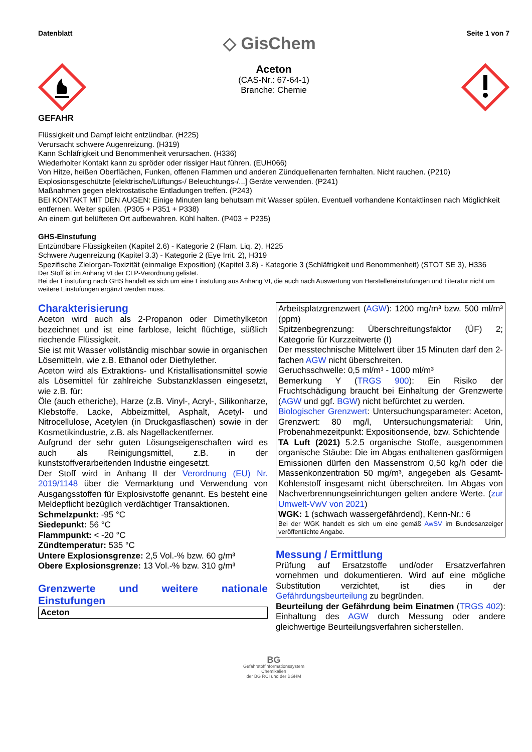Datenblatt ◇ GisChem Seite 1 von 7
GEFAHR
Aceton
(CAS-Nr.: 67-64-1)
Branche: Chemie
Flüssigkeit und Dampf leicht entzündbar. (H225)
Verursacht schwere Augenreizung. (H319)
Kann Schläfrigkeit und Benommenheit verursachen. (H336)
Wiederholter Kontakt kann zu spröder oder rissiger Haut führen. (EUH066)
Von Hitze, heißen Oberflächen, Funken, offenen Flammen und anderen Zündquellenarten fernhalten. Nicht rauchen. (P210)
Explosionsgeschützte [elektrische/Lüftungs-/ Beleuchtungs-/...] Geräte verwenden. (P241)
Maßnahmen gegen elektrostatische Entladungen treffen. (P243)
BEI KONTAKT MIT DEN AUGEN: Einige Minuten lang behutsam mit Wasser spülen. Eventuell vorhandene Kontaktlinsen nach Möglichkeit entfernen. Weiter spülen. (P305 + P351 + P338)
An einem gut belüfteten Ort aufbewahren. Kühl halten. (P403 + P235)
GHS-Einstufung
Entzündbare Flüssigkeiten (Kapitel 2.6) - Kategorie 2 (Flam. Liq. 2), H225
Schwere Augenreizung (Kapitel 3.3) - Kategorie 2 (Eye Irrit. 2), H319
Spezifische Zielorgan-Toxizität (einmalige Exposition) (Kapitel 3.8) - Kategorie 3 (Schläfrigkeit und Benommenheit) (STOT SE 3), H336
Der Stoff ist im Anhang VI der CLP-Verordnung gelistet.
Bei der Einstufung nach GHS handelt es sich um eine Einstufung aus Anhang VI, die auch nach Auswertung von Herstellereinstufungen und Literatur nicht um weitere Einstufungen ergänzt werden muss.
Charakterisierung
Aceton wird auch als 2-Propanon oder Dimethylketon bezeichnet und ist eine farblose, leicht flüchtige, süßlich riechende Flüssigkeit.
Sie ist mit Wasser vollständig mischbar sowie in organischen Lösemitteln, wie z.B. Ethanol oder Diethylether.
Aceton wird als Extraktions- und Kristallisationsmittel sowie als Lösemittel für zahlreiche Substanzklassen eingesetzt, wie z.B. für:
Öle (auch etheriche), Harze (z.B. Vinyl-, Acryl-, Silikonharze, Klebstoffe, Lacke, Abbeizmittel, Asphalt, Acetyl- und Nitrocellulose, Acetylen (in Druckgasflaschen) sowie in der Kosmetikindustrie, z.B. als Nagellackentferner.
Aufgrund der sehr guten Lösungseigenschaften wird es auch als Reinigungsmittel, z.B. in der kunststoffverarbeitenden Industrie eingesetzt.
Der Stoff wird in Anhang II der Verordnung (EU) Nr. 2019/1148 über die Vermarktung und Verwendung von Ausgangsstoffen für Explosivstoffe genannt. Es besteht eine Meldepflicht bezüglich verdächtiger Transaktionen.
Schmelzpunkt: -95 °C
Siedepunkt: 56 °C
Flammpunkt: < -20 °C
Zündtemperatur: 535 °C
Untere Explosionsgrenze: 2,5 Vol.-% bzw. 60 g/m³
Obere Explosionsgrenze: 13 Vol.-% bzw. 310 g/m³
Grenzwerte und weitere nationale Einstufungen
| Aceton |
Arbeitsplatzgrenzwert (AGW): 1200 mg/m³ bzw. 500 ml/m³ (ppm)
Spitzenbegrenzung: Überschreitungsfaktor (ÜF) 2; Kategorie für Kurzzeitwerte (I)
Der messtechnische Mittelwert über 15 Minuten darf den 2-fachen AGW nicht überschreiten.
Geruchsschwelle: 0,5 ml/m³ - 1000 ml/m³
Bemerkung Y (TRGS 900): Ein Risiko der Fruchtschädigung braucht bei Einhaltung der Grenzwerte (AGW und ggf. BGW) nicht befürchtet zu werden.
Biologischer Grenzwert: Untersuchungsparameter: Aceton, Grenzwert: 80 mg/l, Untersuchungsmaterial: Urin, Probenahmezeitpunkt: Expositionsende, bzw. Schichtende
TA Luft (2021) 5.2.5 organische Stoffe, ausgenommen organische Stäube: Die im Abgas enthaltenen gasförmigen Emissionen dürfen den Massenstrom 0,50 kg/h oder die Massenkonzentration 50 mg/m³, angegeben als Gesamt-Kohlenstoff insgesamt nicht überschreiten. Im Abgas von Nachverbrennungseinrichtungen gelten andere Werte. (zur Umwelt-VwV von 2021)
WGK: 1 (schwach wassergefährdend), Kenn-Nr.: 6
Bei der WGK handelt es sich um eine gemäß AwSV im Bundesanzeiger veröffentlichte Angabe.
Messung / Ermittlung
Prüfung auf Ersatzstoffe und/oder Ersatzverfahren vornehmen und dokumentieren. Wird auf eine mögliche Substitution verzichtet, ist dies in der Gefährdungsbeurteilung zu begründen.
Beurteilung der Gefährdung beim Einatmen (TRGS 402): Einhaltung des AGW durch Messung oder andere gleichwertige Beurteilungsverfahren sicherstellen.
BG
Gefahrstoffinformationssystem
Chemikalien
der BG RCI und der BGHM